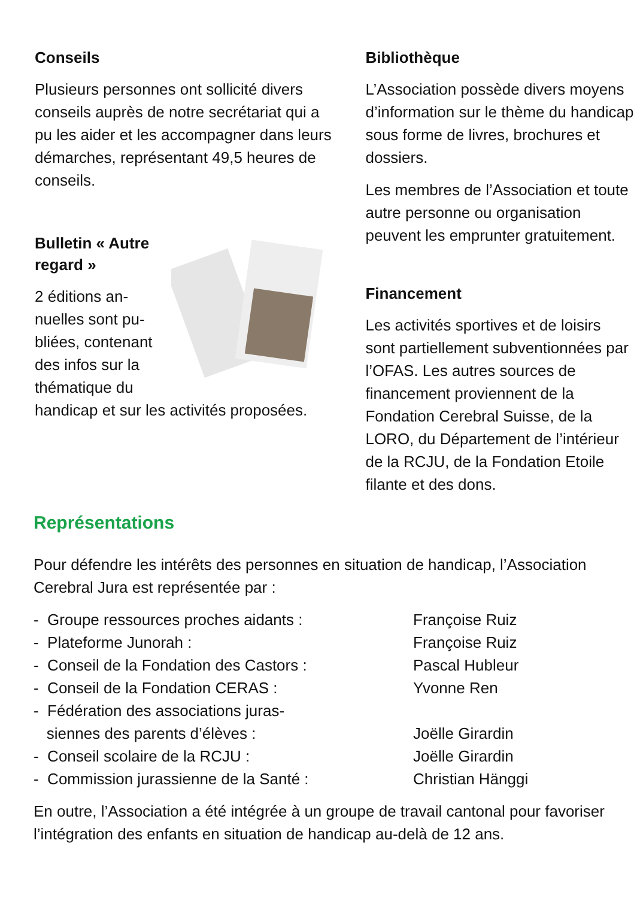Conseils
Plusieurs personnes ont sollicité divers conseils auprès de notre secrétariat qui a pu les aider et les accompagner dans leurs démarches, représentant 49,5 heures de conseils.
Bulletin « Autre regard »
2 éditions an­nuelles sont pu­bliées, contenant des infos sur la thématique du handicap et sur les activités proposées.
Bibliothèque
L’Association possède divers moyens d’information sur le thème du handicap sous forme de livres, brochures et dossiers.
Les membres de l’Association et toute autre personne ou organisa­tion peuvent les emprunter gratui­tement.
Financement
Les activités sportives et de loisirs sont partiellement subventionnées par l’OFAS. Les autres sources de financement proviennent de la Fondation Cerebral Suisse, de la LORO, du Département de l’inté­rieur de la RCJU, de la Fondation Etoile filante et des dons.
Représentations
Pour défendre les intérêts des personnes en situation de handicap, l’Associa­tion Cerebral Jura est représentée par :
- Groupe ressources proches aidants : Françoise Ruiz
- Plateforme Junorah : Françoise Ruiz
- Conseil de la Fondation des Castors : Pascal Hubleur
- Conseil de la Fondation CERAS : Yvonne Ren
- Fédération des associations juras-
siennes des parents d’élèves :
Joëlle Girardin
- Conseil scolaire de la RCJU : Joëlle Girardin
- Commission jurassienne de la Santé : Christian Hänggi
En outre, l’Association a été intégrée à un groupe de travail cantonal pour favoriser l’intégration des enfants en situation de handicap au-delà de 12 ans.